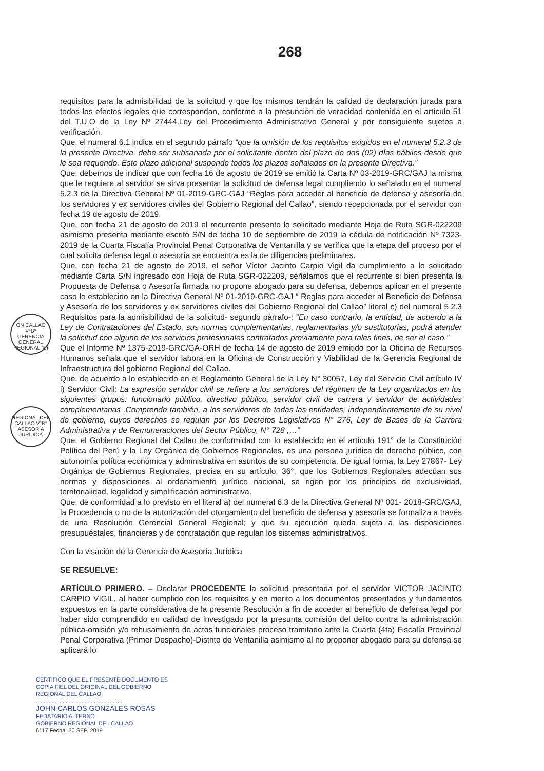268
requisitos para la admisibilidad de la solicitud y que los mismos tendrán la calidad de declaración jurada para todos los efectos legales que correspondan, conforme a la presunción de veracidad contenida en el artículo 51 del T.U.O de la Ley Nº 27444,Ley del Procedimiento Administrativo General y por consiguiente sujetos a verificación.
Que, el numeral 6.1 indica en el segundo párrafo “que la omisión de los requisitos exigidos en el numeral 5.2.3 de la presente Directiva, debe ser subsanada por el solicitante dentro del plazo de dos (02) días hábiles desde que le sea requerido. Este plazo adicional suspende todos los plazos señalados en la presente Directiva.”
Que, debemos de indicar que con fecha 16 de agosto de 2019 se emitió la Carta Nº 03-2019-GRC/GAJ la misma que le requiere al servidor se sirva presentar la solicitud de defensa legal cumpliendo lo señalado en el numeral 5.2.3 de la Directiva General Nº 01-2019-GRC-GAJ “Reglas para acceder al beneficio de defensa y asesoría de los servidores y ex servidores civiles del Gobierno Regional del Callao”, siendo recepcionada por el servidor con fecha 19 de agosto de 2019.
Que, con fecha 21 de agosto de 2019 el recurrente presento lo solicitado mediante Hoja de Ruta SGR-022209 asimismo presenta mediante escrito S/N de fecha 10 de septiembre de 2019 la cédula de notificación Nº 7323-2019 de la Cuarta Fiscalía Provincial Penal Corporativa de Ventanilla y se verifica que la etapa del proceso por el cual solicita defensa legal o asesoría se encuentra es la de diligencias preliminares.
Que, con fecha 21 de agosto de 2019, el señor Víctor Jacinto Carpio Vigil da cumplimiento a lo solicitado mediante Carta S/N ingresado con Hoja de Ruta SGR-022209, señalamos que el recurrente si bien presenta la Propuesta de Defensa o Asesoría firmada no propone abogado para su defensa, debemos aplicar en el presente caso lo establecido en la Directiva General Nº 01-2019-GRC-GAJ “ Reglas para acceder al Beneficio de Defensa y Asesoría de los servidores y ex servidores civiles del Gobierno Regional del Callao” literal c) del numeral 5.2.3 Requisitos para la admisibilidad de la solicitud- segundo párrafo-: “En caso contrario, la entidad, de acuerdo a la Ley de Contrataciones del Estado, sus normas complementarias, reglamentarias y/o sustitutorias, podrá atender la solicitud con alguno de los servicios profesionales contratados previamente para tales fines, de ser el caso.”
Que el Informe Nº 1375-2019-GRC/GA-ORH de fecha 14 de agosto de 2019 emitido por la Oficina de Recursos Humanos señala que el servidor labora en la Oficina de Construcción y Viabilidad de la Gerencia Regional de Infraestructura del gobierno Regional del Callao.
Que, de acuerdo a lo establecido en el Reglamento General de la Ley N° 30057, Ley del Servicio Civil artículo IV i) Servidor Civil: La expresión servidor civil se refiere a los servidores del régimen de la Ley organizados en los siguientes grupos: funcionario público, directivo público, servidor civil de carrera y servidor de actividades complementarias .Comprende también, a los servidores de todas las entidades, independientemente de su nivel de gobierno, cuyos derechos se regulan por los Decretos Legislativos N° 276, Ley de Bases de la Carrera Administrativa y de Remuneraciones del Sector Público, N° 728 ,…”
Que, el Gobierno Regional del Callao de conformidad con lo establecido en el artículo 191° de la Constitución Política del Perú y la Ley Orgánica de Gobiernos Regionales, es una persona jurídica de derecho público, con autonomía política económica y administrativa en asuntos de su competencia. De igual forma, la Ley 27867- Ley Orgánica de Gobiernos Regionales, precisa en su artículo, 36°, que los Gobiernos Regionales adecúan sus normas y disposiciones al ordenamiento jurídico nacional, se rigen por los principios de exclusividad, territorialidad, legalidad y simplificación administrativa.
Que, de conformidad a lo previsto en el literal a) del numeral 6.3 de la Directiva General Nº 001- 2018-GRC/GAJ, la Procedencia o no de la autorización del otorgamiento del beneficio de defensa y asesoría se formaliza a través de una Resolución Gerencial General Regional; y que su ejecución queda sujeta a las disposiciones presupuéstales, financieras y de contratación que regulan los sistemas administrativos.
Con la visación de la Gerencia de Asesoría Jurídica
SE RESUELVE:
ARTÍCULO PRIMERO. – Declarar PROCEDENTE la solicitud presentada por el servidor VICTOR JACINTO CARPIO VIGIL, al haber cumplido con los requisitos y en merito a los documentos presentados y fundamentos expuestos en la parte considerativa de la presente Resolución a fin de acceder al beneficio de defensa legal por haber sido comprendido en calidad de investigado por la presunta comisión del delito contra la administración pública-omisión y/o rehusamiento de actos funcionales proceso tramitado ante la Cuarta (4ta) Fiscalía Provincial Penal Corporativa (Primer Despacho)-Distrito de Ventanilla asimismo al no proponer abogado para su defensa se aplicará lo
ON CALLAO V°B° GERENCIA GENERAL REGIONAL (E)
REGIONAL DEL CALLAO V°B° ASESORÍA JURÍDICA
CERTIFICO QUE EL PRESENTE DOCUMENTO ES
COPIA FIEL DEL ORIGINAL DEL GOBIERNO
REGIONAL DEL CALLAO
.......................................................
JOHN CARLOS GONZALES ROSAS
FEDATARIO ALTERNO
GOBIERNO REGIONAL DEL CALLAO
6117 Fecha: 30 SEP. 2019